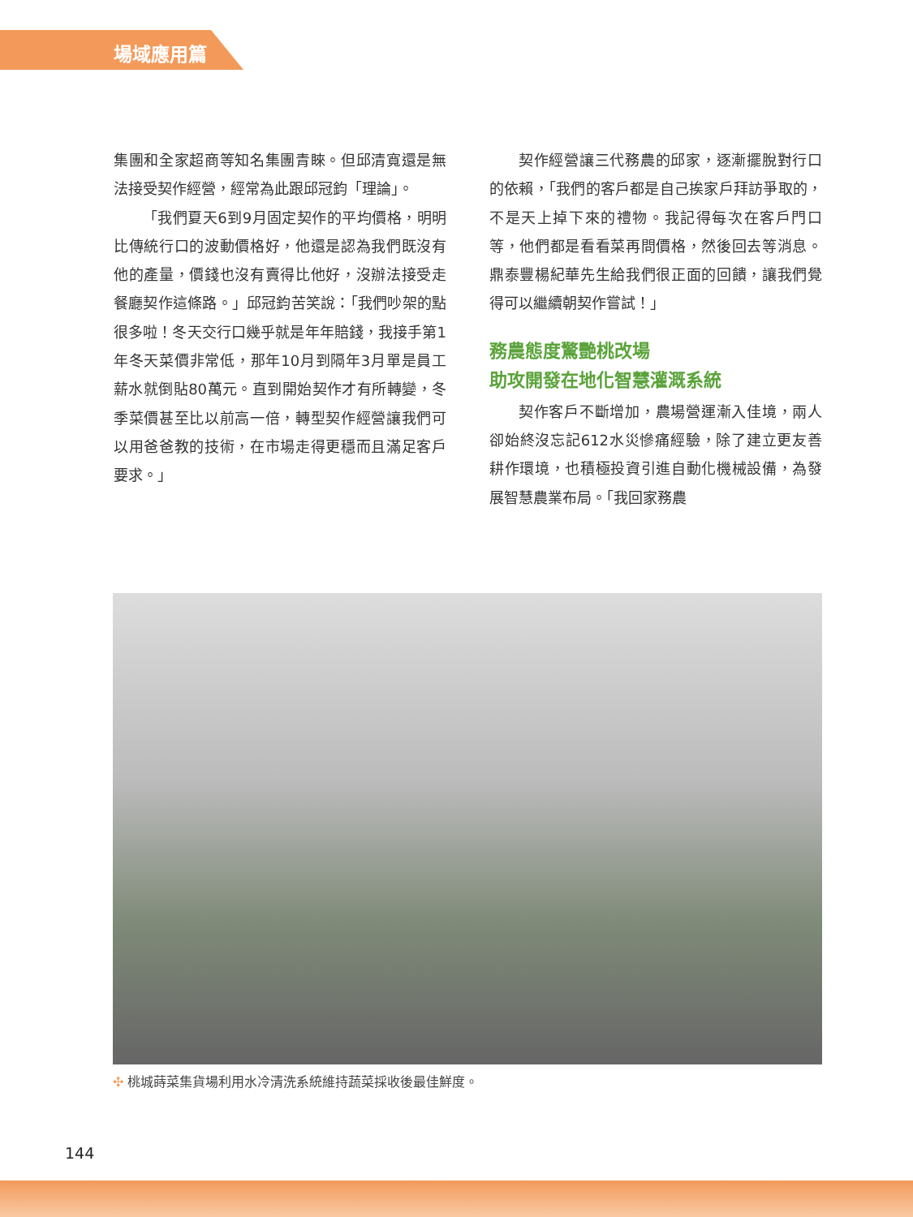場域應用篇
集團和全家超商等知名集團青睞。但邱清寬還是無法接受契作經營，經常為此跟邱冠鈞「理論」。
「我們夏天6到9月固定契作的平均價格，明明比傳統行口的波動價格好，他還是認為我們既沒有他的產量，價錢也沒有賣得比他好，沒辦法接受走餐廳契作這條路。」邱冠鈞苦笑說：「我們吵架的點很多啦！冬天交行口幾乎就是年年賠錢，我接手第1年冬天菜價非常低，那年10月到隔年3月單是員工薪水就倒貼80萬元。直到開始契作才有所轉變，冬季菜價甚至比以前高一倍，轉型契作經營讓我們可以用爸爸教的技術，在市場走得更穩而且滿足客戶要求。」
契作經營讓三代務農的邱家，逐漸擺脫對行口的依賴，「我們的客戶都是自己挨家戶拜訪爭取的，不是天上掉下來的禮物。我記得每次在客戶門口等，他們都是看看菜再問價格，然後回去等消息。鼎泰豐楊紀華先生給我們很正面的回饋，讓我們覺得可以繼續朝契作嘗試！」
務農態度驚艷桃改場
助攻開發在地化智慧灌溉系統
契作客戶不斷增加，農場營運漸入佳境，兩人卻始終沒忘記612水災慘痛經驗，除了建立更友善耕作環境，也積極投資引進自動化機械設備，為發展智慧農業布局。「我回家務農
✣ 桃城蒔菜集貨場利用水冷清洗系統維持蔬菜採收後最佳鮮度。
144